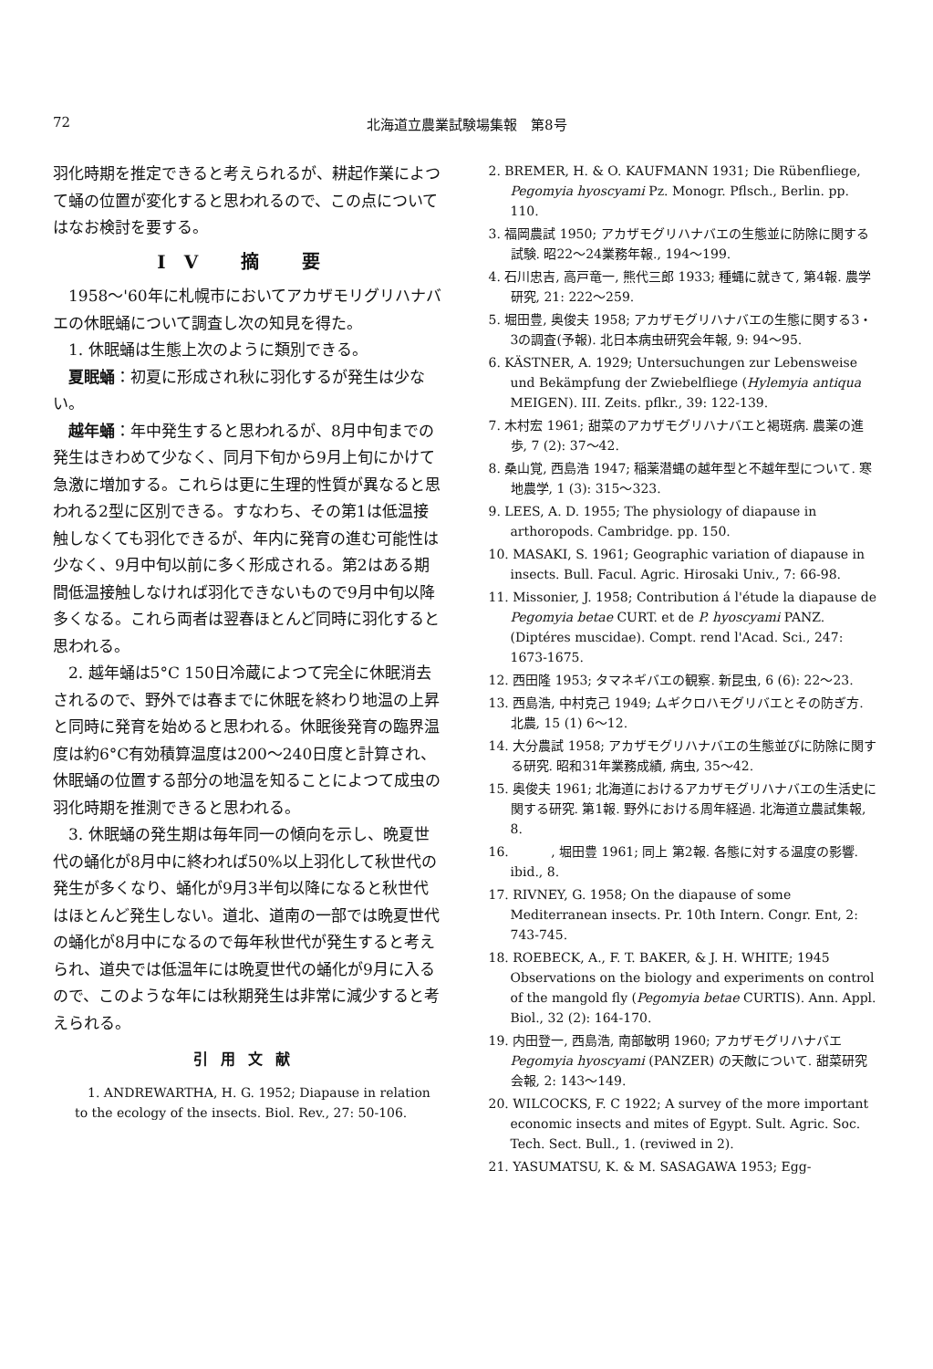72 北海道立農業試験場集報　第8号
羽化時期を推定できると考えられるが、耕起作業によつて蛹の位置が変化すると思われるので、この点についてはなお検討を要する。
IV 摘 要
1958～'60年に札幌市においてアカザモリグリハナバエの休眠蛹について調査し次の知見を得た。
1. 休眠蛹は生態上次のように類別できる。
夏眠蛹：初夏に形成され秋に羽化するが発生は少ない。
越年蛹：年中発生すると思われるが、8月中旬までの発生はきわめて少なく、同月下旬から9月上旬にかけて急激に増加する。これらは更に生理的性質が異なると思われる2型に区別できる。すなわち、その第1は低温接触しなくても羽化できるが、年内に発育の進む可能性は少なく、9月中旬以前に多く形成される。第2はある期間低温接触しなければ羽化できないもので9月中旬以降多くなる。これら両者は翌春ほとんど同時に羽化すると思われる。
2. 越年蛹は5°C 150日冷蔵によつて完全に休眠消去されるので、野外では春までに休眠を終わり地温の上昇と同時に発育を始めると思われる。休眠後発育の臨界温度は約6°C有効積算温度は200～240日度と計算され、休眠蛹の位置する部分の地温を知ることによつて成虫の羽化時期を推測できると思われる。
3. 休眠蛹の発生期は毎年同一の傾向を示し、晩夏世代の蛹化が8月中に終われば50%以上羽化して秋世代の発生が多くなり、蛹化が9月3半旬以降になると秋世代はほとんど発生しない。道北、道南の一部では晩夏世代の蛹化が8月中になるので毎年秋世代が発生すると考えられ、道央では低温年には晩夏世代の蛹化が9月に入るので、このような年には秋期発生は非常に減少すると考えられる。
引用文献
1. ANDREWARTHA, H. G. 1952; Diapause in relation to the ecology of the insects. Biol. Rev., 27: 50-106.
2. BREMER, H. & O. KAUFMANN 1931; Die Rübenfliege, Pegomyia hyoscyami Pz. Monogr. Pflsch., Berlin. pp. 110.
3. 福岡農試 1950; アカザモグリハナバエの生態並に防除に関する試験. 昭22～24業務年報., 194～199.
4. 石川忠吉, 高戸竜一, 熊代三郎 1933; 種蝿に就きて, 第4報. 農学研究, 21: 222～259.
5. 堀田豊, 奥俊夫 1958; アカザモグリハナバエの生態に関する3・3の調査(予報). 北日本病虫研究会年報, 9: 94～95.
6. KÄSTNER, A. 1929; Untersuchungen zur Lebensweise und Bekämpfung der Zwiebelfliege (Hylemyia antiqua MEIGEN). III. Zeits. pflkr., 39: 122-139.
7. 木村宏 1961; 甜菜のアカザモグリハナバエと褐斑病. 農薬の進歩, 7 (2): 37～42.
8. 桑山覚, 西島浩 1947; 稲薬潜蝿の越年型と不越年型について. 寒地農学, 1 (3): 315～323.
9. LEES, A. D. 1955; The physiology of diapause in arthoropods. Cambridge. pp. 150.
10. MASAKI, S. 1961; Geographic variation of diapause in insects. Bull. Facul. Agric. Hirosaki Univ., 7: 66-98.
11. Missonier, J. 1958; Contribution á l'étude la diapause de Pegomyia betae CURT. et de P. hyoscyami PANZ. (Diptéres muscidae). Compt. rend l'Acad. Sci., 247: 1673-1675.
12. 西田隆 1953; タマネギバエの観察. 新昆虫, 6 (6): 22～23.
13. 西島浩, 中村克己 1949; ムギクロハモグリバエとその防ぎ方. 北農, 15 (1) 6～12.
14. 大分農試 1958; アカザモグリハナバエの生態並びに防除に関する研究. 昭和31年業務成績, 病虫, 35～42.
15. 奥俊夫 1961; 北海道におけるアカザモグリハナバエの生活史に関する研究. 第1報. 野外における周年経過. 北海道立農試集報, 8.
16. 　　　, 堀田豊 1961; 同上 第2報. 各態に対する温度の影響. ibid., 8.
17. RIVNEY, G. 1958; On the diapause of some Mediterranean insects. Pr. 10th Intern. Congr. Ent, 2: 743-745.
18. ROEBECK, A., F. T. BAKER, & J. H. WHITE; 1945 Observations on the biology and experiments on control of the mangold fly (Pegomyia betae CURTIS). Ann. Appl. Biol., 32 (2): 164-170.
19. 内田登一, 西島浩, 南部敏明 1960; アカザモグリハナバエ Pegomyia hyoscyami (PANZER) の天敵について. 甜菜研究会報, 2: 143～149.
20. WILCOCKS, F. C 1922; A survey of the more important economic insects and mites of Egypt. Sult. Agric. Soc. Tech. Sect. Bull., 1. (reviwed in 2).
21. YASUMATSU, K. & M. SASAGAWA 1953; Egg-